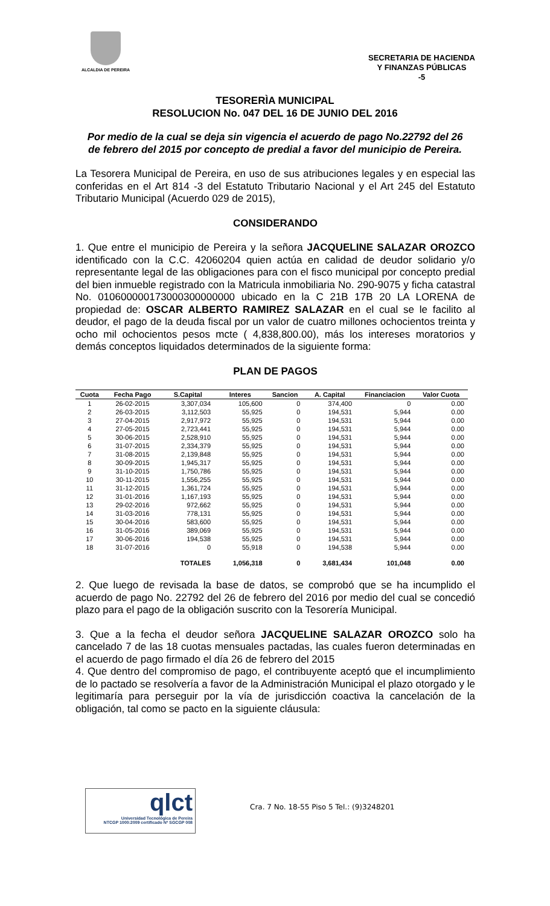ALCALDIA DE PEREIRA
SECRETARIA DE HACIENDA
Y FINANZAS PÚBLICAS
-5
TESORERÌA MUNICIPAL
RESOLUCION No. 047 DEL 16 DE JUNIO DEL 2016
Por medio de la cual se deja sin vigencia el acuerdo de pago No.22792 del 26 de febrero del 2015 por concepto de predial a favor del municipio de Pereira.
La Tesorera Municipal de Pereira, en uso de sus atribuciones legales y en especial las conferidas en el Art 814 -3 del Estatuto Tributario Nacional y el Art 245 del Estatuto Tributario Municipal (Acuerdo 029 de 2015),
CONSIDERANDO
1. Que entre el municipio de Pereira y la señora JACQUELINE SALAZAR OROZCO identificado con la C.C. 42060204 quien actúa en calidad de deudor solidario y/o representante legal de las obligaciones para con el fisco municipal por concepto predial del bien inmueble registrado con la Matricula inmobiliaria No. 290-9075 y ficha catastral No. 010600000173000300000000 ubicado en la C 21B 17B 20 LA LORENA de propiedad de: OSCAR ALBERTO RAMIREZ SALAZAR en el cual se le facilito al deudor, el pago de la deuda fiscal por un valor de cuatro millones ochocientos treinta y ocho mil ochocientos pesos mcte ( 4,838,800.00), más los intereses moratorios y demás conceptos liquidados determinados de la siguiente forma:
PLAN DE PAGOS
| Cuota | Fecha Pago | S.Capital | Interes | Sancion | A. Capital | Financiacion | Valor Cuota |
| --- | --- | --- | --- | --- | --- | --- | --- |
| 1 | 26-02-2015 | 3,307,034 | 105,600 | 0 | 374,400 | 0 | 0.00 |
| 2 | 26-03-2015 | 3,112,503 | 55,925 | 0 | 194,531 | 5,944 | 0.00 |
| 3 | 27-04-2015 | 2,917,972 | 55,925 | 0 | 194,531 | 5,944 | 0.00 |
| 4 | 27-05-2015 | 2,723,441 | 55,925 | 0 | 194,531 | 5,944 | 0.00 |
| 5 | 30-06-2015 | 2,528,910 | 55,925 | 0 | 194,531 | 5,944 | 0.00 |
| 6 | 31-07-2015 | 2,334,379 | 55,925 | 0 | 194,531 | 5,944 | 0.00 |
| 7 | 31-08-2015 | 2,139,848 | 55,925 | 0 | 194,531 | 5,944 | 0.00 |
| 8 | 30-09-2015 | 1,945,317 | 55,925 | 0 | 194,531 | 5,944 | 0.00 |
| 9 | 31-10-2015 | 1,750,786 | 55,925 | 0 | 194,531 | 5,944 | 0.00 |
| 10 | 30-11-2015 | 1,556,255 | 55,925 | 0 | 194,531 | 5,944 | 0.00 |
| 11 | 31-12-2015 | 1,361,724 | 55,925 | 0 | 194,531 | 5,944 | 0.00 |
| 12 | 31-01-2016 | 1,167,193 | 55,925 | 0 | 194,531 | 5,944 | 0.00 |
| 13 | 29-02-2016 | 972,662 | 55,925 | 0 | 194,531 | 5,944 | 0.00 |
| 14 | 31-03-2016 | 778,131 | 55,925 | 0 | 194,531 | 5,944 | 0.00 |
| 15 | 30-04-2016 | 583,600 | 55,925 | 0 | 194,531 | 5,944 | 0.00 |
| 16 | 31-05-2016 | 389,069 | 55,925 | 0 | 194,531 | 5,944 | 0.00 |
| 17 | 30-06-2016 | 194,538 | 55,925 | 0 | 194,531 | 5,944 | 0.00 |
| 18 | 31-07-2016 | 0 | 55,918 | 0 | 194,538 | 5,944 | 0.00 |
| | | TOTALES | 1,056,318 | 0 | 3,681,434 | 101,048 | 0.00 |
2. Que luego de revisada la base de datos, se comprobó que se ha incumplido el acuerdo de pago No. 22792 del 26 de febrero del 2016 por medio del cual se concedió plazo para el pago de la obligación suscrito con la Tesorería Municipal.
3. Que a la fecha el deudor señora JACQUELINE SALAZAR OROZCO solo ha cancelado 7 de las 18 cuotas mensuales pactadas, las cuales fueron determinadas en el acuerdo de pago firmado el día 26 de febrero del 2015
4. Que dentro del compromiso de pago, el contribuyente aceptó que el incumplimiento de lo pactado se resolvería a favor de la Administración Municipal el plazo otorgado y le legitimaría para perseguir por la vía de jurisdicción coactiva la cancelación de la obligación, tal como se pacto en la siguiente cláusula:
qlct
Universidad Tecnológica de Pereira
NTCGP 1000:2009 certificado Nº SGCGP 008
Cra. 7 No. 18-55 Piso 5 Tel.: (9)3248201